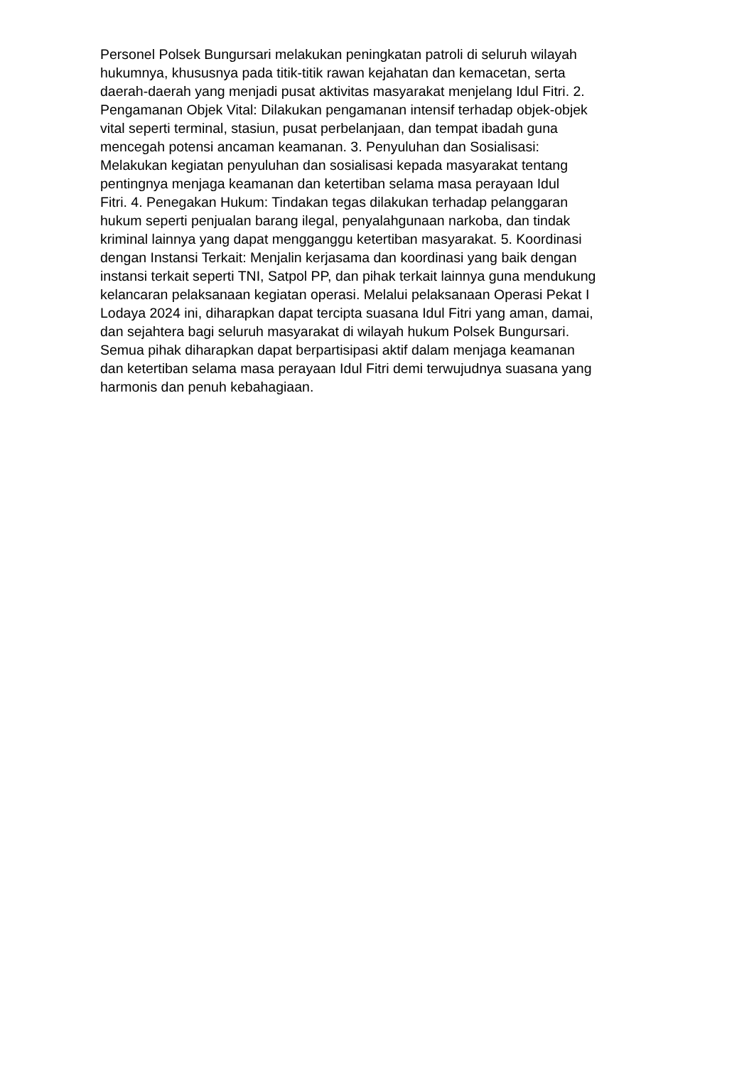Personel Polsek Bungursari melakukan peningkatan patroli di seluruh wilayah
hukumnya, khususnya pada titik-titik rawan kejahatan dan kemacetan, serta
daerah-daerah yang menjadi pusat aktivitas masyarakat menjelang Idul Fitri. 2.
Pengamanan Objek Vital: Dilakukan pengamanan intensif terhadap objek-objek
vital seperti terminal, stasiun, pusat perbelanjaan, dan tempat ibadah guna
mencegah potensi ancaman keamanan. 3. Penyuluhan dan Sosialisasi:
Melakukan kegiatan penyuluhan dan sosialisasi kepada masyarakat tentang
pentingnya menjaga keamanan dan ketertiban selama masa perayaan Idul
Fitri. 4. Penegakan Hukum: Tindakan tegas dilakukan terhadap pelanggaran
hukum seperti penjualan barang ilegal, penyalahgunaan narkoba, dan tindak
kriminal lainnya yang dapat mengganggu ketertiban masyarakat. 5. Koordinasi
dengan Instansi Terkait: Menjalin kerjasama dan koordinasi yang baik dengan
instansi terkait seperti TNI, Satpol PP, dan pihak terkait lainnya guna mendukung
kelancaran pelaksanaan kegiatan operasi. Melalui pelaksanaan Operasi Pekat I
Lodaya 2024 ini, diharapkan dapat tercipta suasana Idul Fitri yang aman, damai,
dan sejahtera bagi seluruh masyarakat di wilayah hukum Polsek Bungursari.
Semua pihak diharapkan dapat berpartisipasi aktif dalam menjaga keamanan
dan ketertiban selama masa perayaan Idul Fitri demi terwujudnya suasana yang
harmonis dan penuh kebahagiaan.